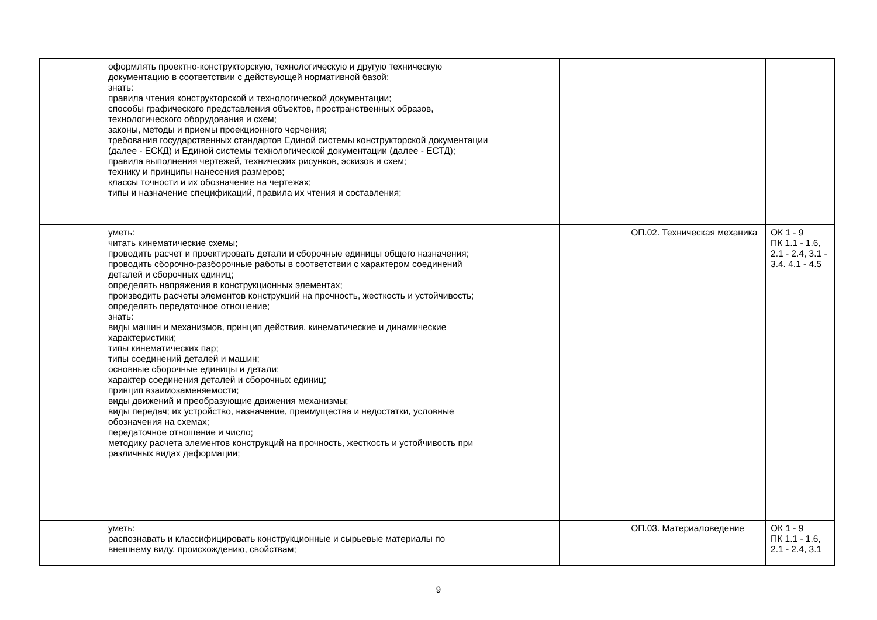| | оформлять проектно-конструкторскую, технологическую и другую техническую документацию в соответствии с действующей нормативной базой; знать: правила чтения конструкторской и технологической документации; способы графического представления объектов, пространственных образов, технологического оборудования и схем; законы, методы и приемы проекционного черчения; требования государственных стандартов Единой системы конструкторской документации (далее - ЕСКД) и Единой системы технологической документации (далее - ЕСТД); правила выполнения чертежей, технических рисунков, эскизов и схем; технику и принципы нанесения размеров; классы точности и их обозначение на чертежах; типы и назначение спецификаций, правила их чтения и составления; | | | | |
| | уметь: читать кинематические схемы; проводить расчет и проектировать детали и сборочные единицы общего назначения; проводить сборочно-разборочные работы в соответствии с характером соединений деталей и сборочных единиц; определять напряжения в конструкционных элементах; производить расчеты элементов конструкций на прочность, жесткость и устойчивость; определять передаточное отношение; знать: виды машин и механизмов, принцип действия, кинематические и динамические характеристики; типы кинематических пар; типы соединений деталей и машин; основные сборочные единицы и детали; характер соединения деталей и сборочных единиц; принцип взаимозаменяемости; виды движений и преобразующие движения механизмы; виды передач; их устройство, назначение, преимущества и недостатки, условные обозначения на схемах; передаточное отношение и число; методику расчета элементов конструкций на прочность, жесткость и устойчивость при различных видах деформации; | | | ОП.02. Техническая механика | ОК 1 - 9 ПК 1.1 - 1.6, 2.1 - 2.4, 3.1 - 3.4. 4.1 - 4.5 |
| | уметь: распознавать и классифицировать конструкционные и сырьевые материалы по внешнему виду, происхождению, свойствам; | | | ОП.03. Материаловедение | ОК 1 - 9 ПК 1.1 - 1.6, 2.1 - 2.4, 3.1 |
9